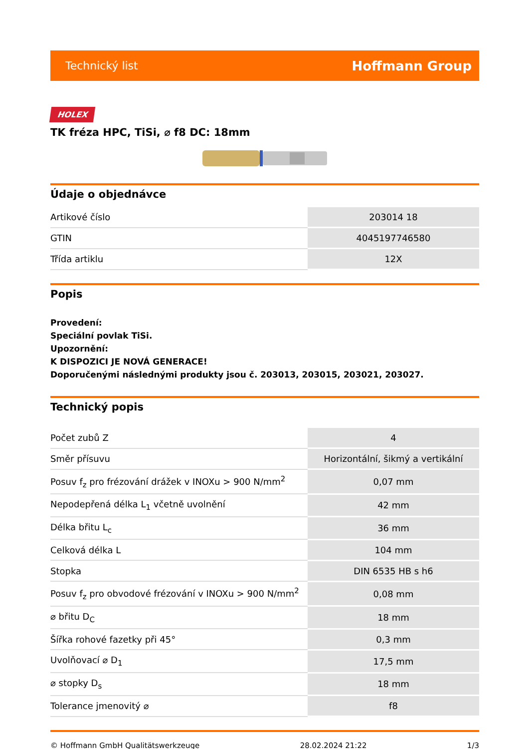Technický list Hoffmann Group
HOLEX
TK fréza HPC, TiSi, ⌀ f8 DC: 18mm
Údaje o objednávce
| Artikové číslo | 203014 18 |
| GTIN | 4045197746580 |
| Třída artiklu | 12X |
Popis
Provedení:
Speciální povlak TiSi.
Upozornění:
K DISPOZICI JE NOVÁ GENERACE!
Doporučenými následnými produkty jsou č. 203013, 203015, 203021, 203027.
Technický popis
| Počet zubů Z | 4 |
| Směr přísuvu | Horizontální, šikmý a vertikální |
| Posuv f<sub>z</sub> pro frézování drážek v INOXu > 900 N/mm<sup>2</sup> | 0,07 mm |
| Nepodepřená délka L<sub>1</sub> včetně uvolnění | 42 mm |
| Délka břitu L<sub>c</sub> | 36 mm |
| Celková délka L | 104 mm |
| Stopka | DIN 6535 HB s h6 |
| Posuv f<sub>z</sub> pro obvodové frézování v INOXu > 900 N/mm<sup>2</sup> | 0,08 mm |
| ⌀ břitu D<sub>C</sub> | 18 mm |
| Šířka rohové fazetky při 45° | 0,3 mm |
| Uvolňovací ⌀ D<sub>1</sub> | 17,5 mm |
| ⌀ stopky D<sub>s</sub> | 18 mm |
| Tolerance jmenovitý ⌀ | f8 |
© Hoffmann GmbH Qualitätswerkzeuge 28.02.2024 21:22 1/3